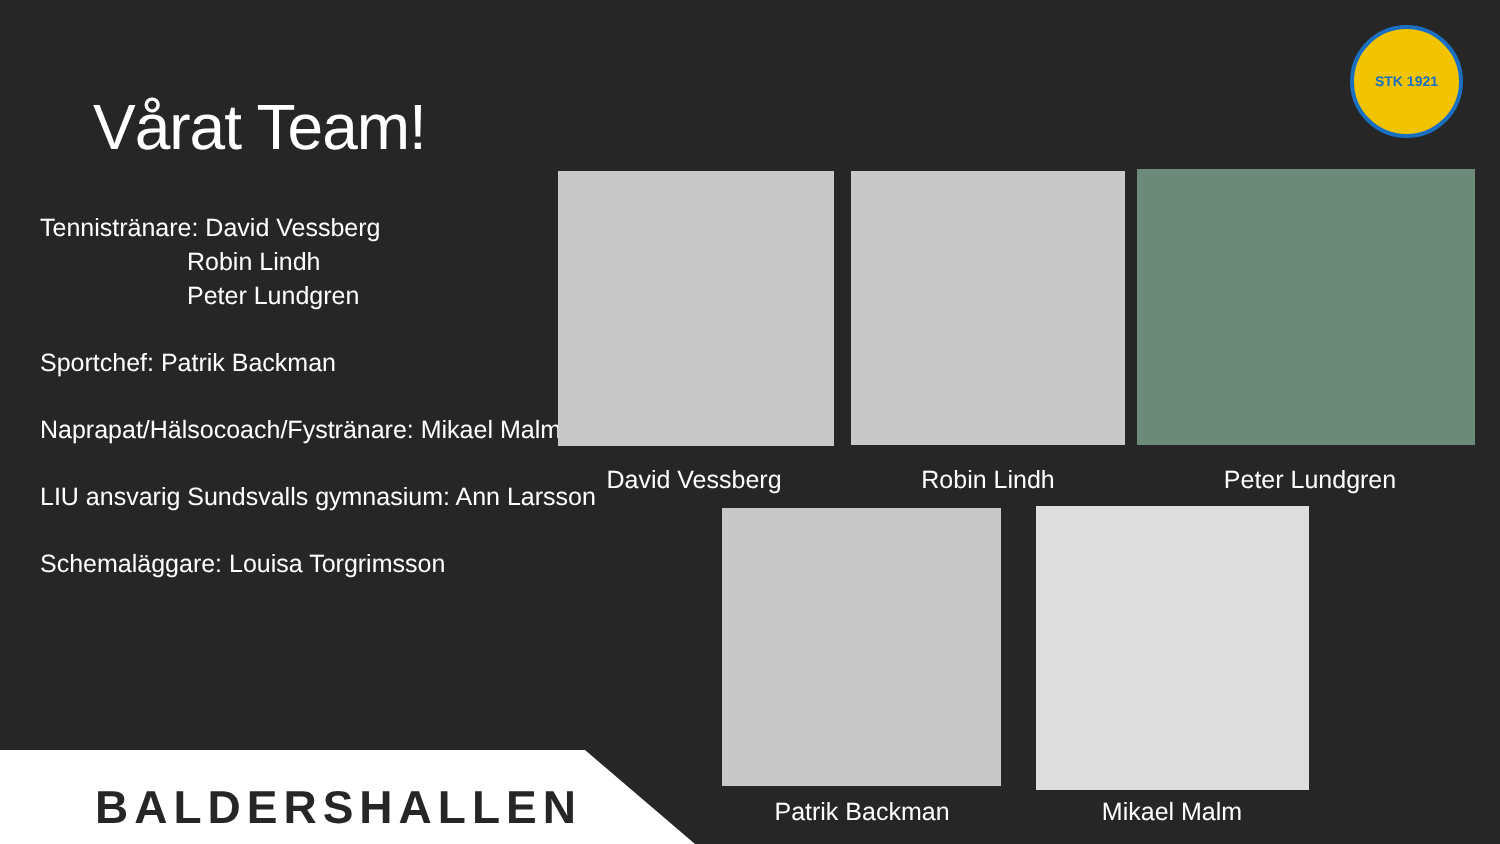STK 1921
Vårat Team!
Tennistränare: David Vessberg
Robin Lindh
Peter Lundgren
Sportchef: Patrik Backman
Naprapat/Hälsocoach/Fystränare: Mikael Malm
LIU ansvarig Sundsvalls gymnasium: Ann Larsson
Schemaläggare: Louisa Torgrimsson
David Vessberg Robin Lindh Peter Lundgren
BALDERSHALLEN Patrik Backman Mikael Malm